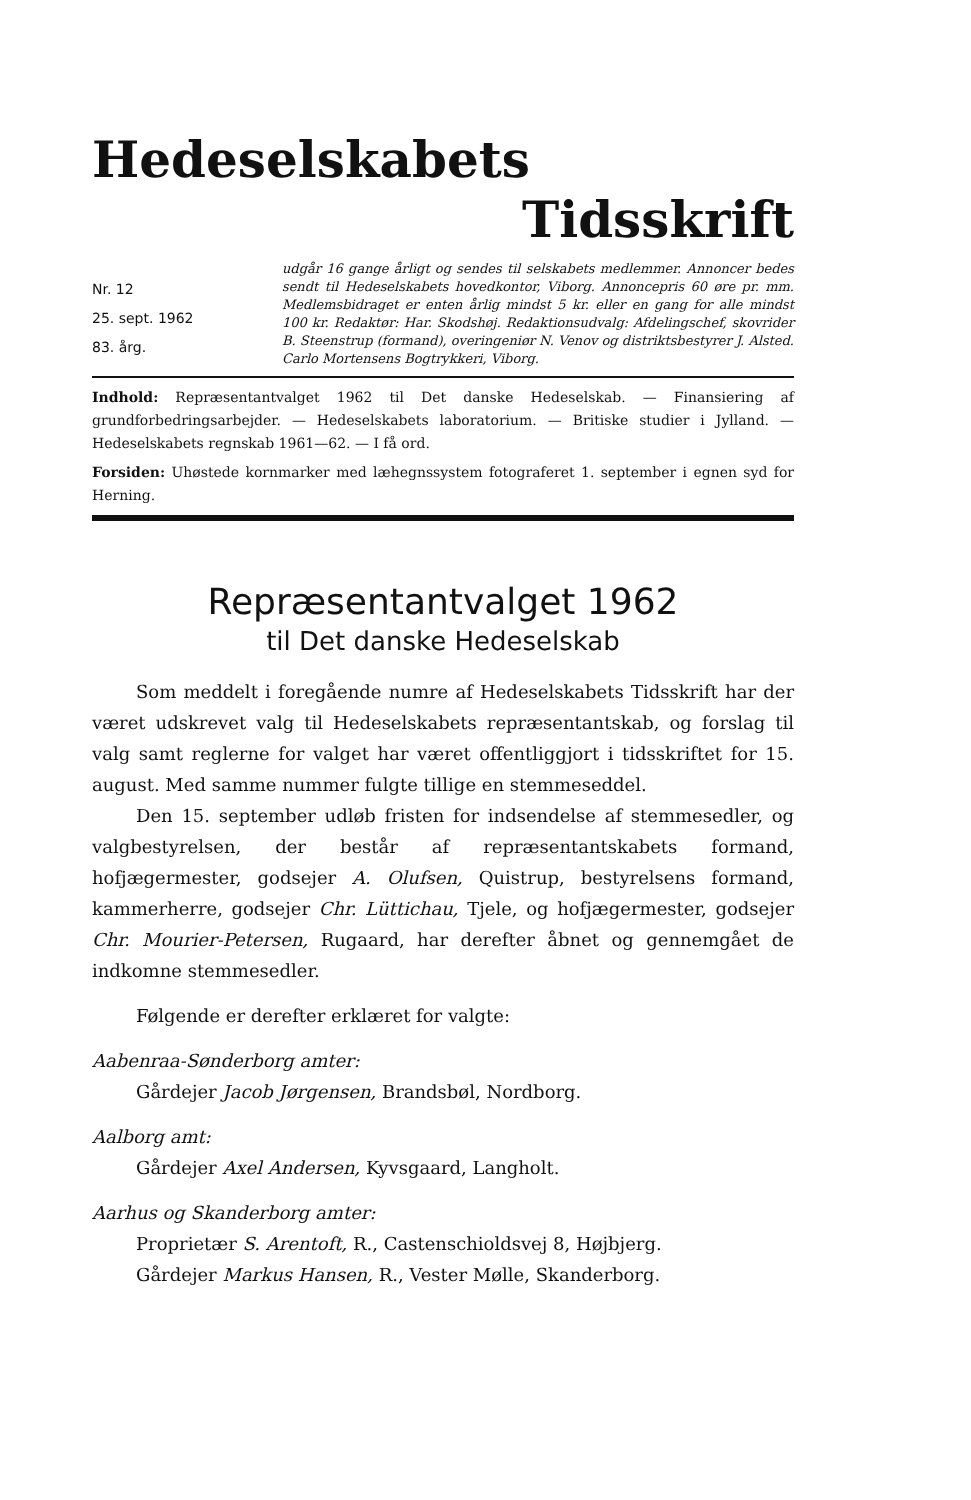Hedeselskabets
Tidsskrift
Nr. 12
25. sept. 1962
83. årg.
udgår 16 gange årligt og sendes til selskabets medlemmer. Annoncer bedes sendt til Hedeselskabets hovedkontor, Viborg. Annoncepris 60 øre pr. mm. Medlemsbidraget er enten årlig mindst 5 kr. eller en gang for alle mindst 100 kr. Redaktør: Har. Skodshøj. Redaktionsudvalg: Afdelingschef, skovrider B. Steenstrup (formand), overingeniør N. Venov og distriktsbestyrer J. Alsted. Carlo Mortensens Bogtrykkeri, Viborg.
Indhold: Repræsentantvalget 1962 til Det danske Hedeselskab. — Finansiering af grundforbedringsarbejder. — Hedeselskabets laboratorium. — Britiske studier i Jylland. — Hedeselskabets regnskab 1961—62. — I få ord.
Forsiden: Uhøstede kornmarker med læhegnssystem fotograferet 1. september i egnen syd for Herning.
Repræsentantvalget 1962
til Det danske Hedeselskab
Som meddelt i foregående numre af Hedeselskabets Tidsskrift har der været udskrevet valg til Hedeselskabets repræsentantskab, og forslag til valg samt reglerne for valget har været offentliggjort i tidsskriftet for 15. august. Med samme nummer fulgte tillige en stemmeseddel.
Den 15. september udløb fristen for indsendelse af stemmesedler, og valgbestyrelsen, der består af repræsentantskabets formand, hofjægermester, godsejer A. Olufsen, Quistrup, bestyrelsens formand, kammerherre, godsejer Chr. Lüttichau, Tjele, og hofjægermester, godsejer Chr. Mourier-Petersen, Rugaard, har derefter åbnet og gennemgået de indkomne stemmesedler.
Følgende er derefter erklæret for valgte:
Aabenraa-Sønderborg amter:
Gårdejer Jacob Jørgensen, Brandsbøl, Nordborg.
Aalborg amt:
Gårdejer Axel Andersen, Kyvsgaard, Langholt.
Aarhus og Skanderborg amter:
Proprietær S. Arentoft, R., Castenschioldsvej 8, Højbjerg.
Gårdejer Markus Hansen, R., Vester Mølle, Skanderborg.